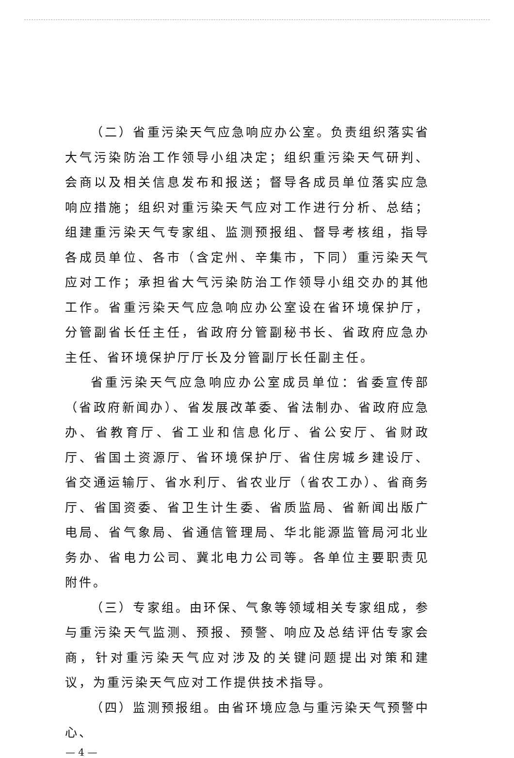（二）省重污染天气应急响应办公室。负责组织落实省大气污染防治工作领导小组决定；组织重污染天气研判、会商以及相关信息发布和报送；督导各成员单位落实应急响应措施；组织对重污染天气应对工作进行分析、总结；组建重污染天气专家组、监测预报组、督导考核组，指导各成员单位、各市（含定州、辛集市，下同）重污染天气应对工作；承担省大气污染防治工作领导小组交办的其他工作。省重污染天气应急响应办公室设在省环境保护厅，分管副省长任主任，省政府分管副秘书长、省政府应急办主任、省环境保护厅厅长及分管副厅长任副主任。
省重污染天气应急响应办公室成员单位：省委宣传部（省政府新闻办）、省发展改革委、省法制办、省政府应急办、省教育厅、省工业和信息化厅、省公安厅、省财政厅、省国土资源厅、省环境保护厅、省住房城乡建设厅、省交通运输厅、省水利厅、省农业厅（省农工办）、省商务厅、省国资委、省卫生计生委、省质监局、省新闻出版广电局、省气象局、省通信管理局、华北能源监管局河北业务办、省电力公司、冀北电力公司等。各单位主要职责见附件。
（三）专家组。由环保、气象等领域相关专家组成，参与重污染天气监测、预报、预警、响应及总结评估专家会商，针对重污染天气应对涉及的关键问题提出对策和建议，为重污染天气应对工作提供技术指导。
（四）监测预报组。由省环境应急与重污染天气预警中心、
— 4 —